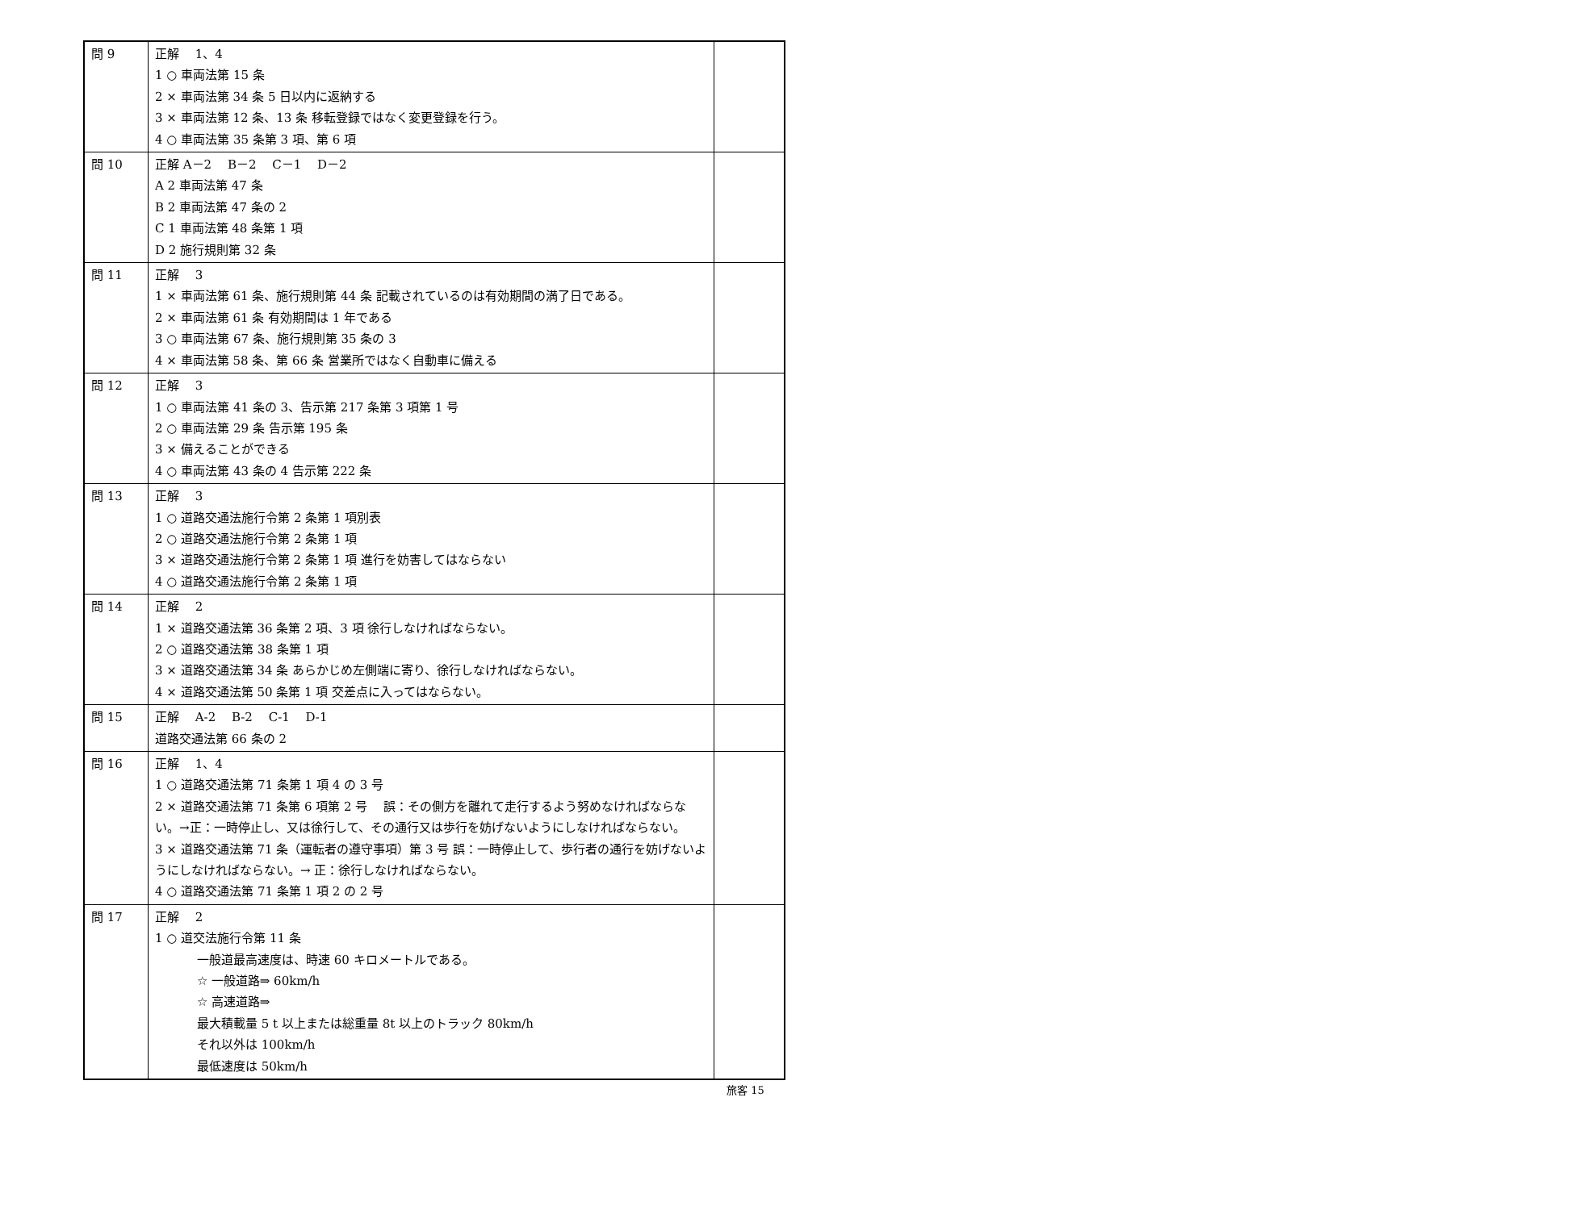| 問 9 | 正解 1、4 1 ○ 車両法第 15 条 2 × 車両法第 34 条 5 日以内に返納する 3 × 車両法第 12 条、13 条 移転登録ではなく変更登録を行う。 4 ○ 車両法第 35 条第 3 項、第 6 項 | |
| 問 10 | 正解 A－2 B－2 C－1 D－2 A 2 車両法第 47 条 B 2 車両法第 47 条の 2 C 1 車両法第 48 条第 1 項 D 2 施行規則第 32 条 | |
| 問 11 | 正解 3 1 × 車両法第 61 条、施行規則第 44 条 記載されているのは有効期間の満了日である。 2 × 車両法第 61 条 有効期間は 1 年である 3 ○ 車両法第 67 条、施行規則第 35 条の 3 4 × 車両法第 58 条、第 66 条 営業所ではなく自動車に備える | |
| 問 12 | 正解 3 1 ○ 車両法第 41 条の 3、告示第 217 条第 3 項第 1 号 2 ○ 車両法第 29 条 告示第 195 条 3 × 備えることができる 4 ○ 車両法第 43 条の 4 告示第 222 条 | |
| 問 13 | 正解 3 1 ○ 道路交通法施行令第 2 条第 1 項別表 2 ○ 道路交通法施行令第 2 条第 1 項 3 × 道路交通法施行令第 2 条第 1 項 進行を妨害してはならない 4 ○ 道路交通法施行令第 2 条第 1 項 | |
| 問 14 | 正解 2 1 × 道路交通法第 36 条第 2 項、3 項 徐行しなければならない。 2 ○ 道路交通法第 38 条第 1 項 3 × 道路交通法第 34 条 あらかじめ左側端に寄り、徐行しなければならない。 4 × 道路交通法第 50 条第 1 項 交差点に入ってはならない。 | |
| 問 15 | 正解 A-2 B-2 C-1 D-1 道路交通法第 66 条の 2 | |
| 問 16 | 正解 1、4 1 ○ 道路交通法第 71 条第 1 項 4 の 3 号 2 × 道路交通法第 71 条第 6 項第 2 号 誤：その側方を離れて走行するよう努めなければならない。→正：一時停止し、又は徐行して、その通行又は歩行を妨げないようにしなければならない。 3 × 道路交通法第 71 条（運転者の遵守事項）第 3 号 誤：一時停止して、歩行者の通行を妨げないようにしなければならない。→ 正：徐行しなければならない。 4 ○ 道路交通法第 71 条第 1 項 2 の 2 号 | |
| 問 17 | 正解 2 1 ○ 道交法施行令第 11 条 一般道最高速度は、時速 60 キロメートルである。 ☆ 一般道路⇒ 60km/h ☆ 高速道路⇒ 最大積載量 5 t 以上または総重量 8t 以上のトラック 80km/h それ以外は 100km/h 最低速度は 50km/h | |
旅客 15